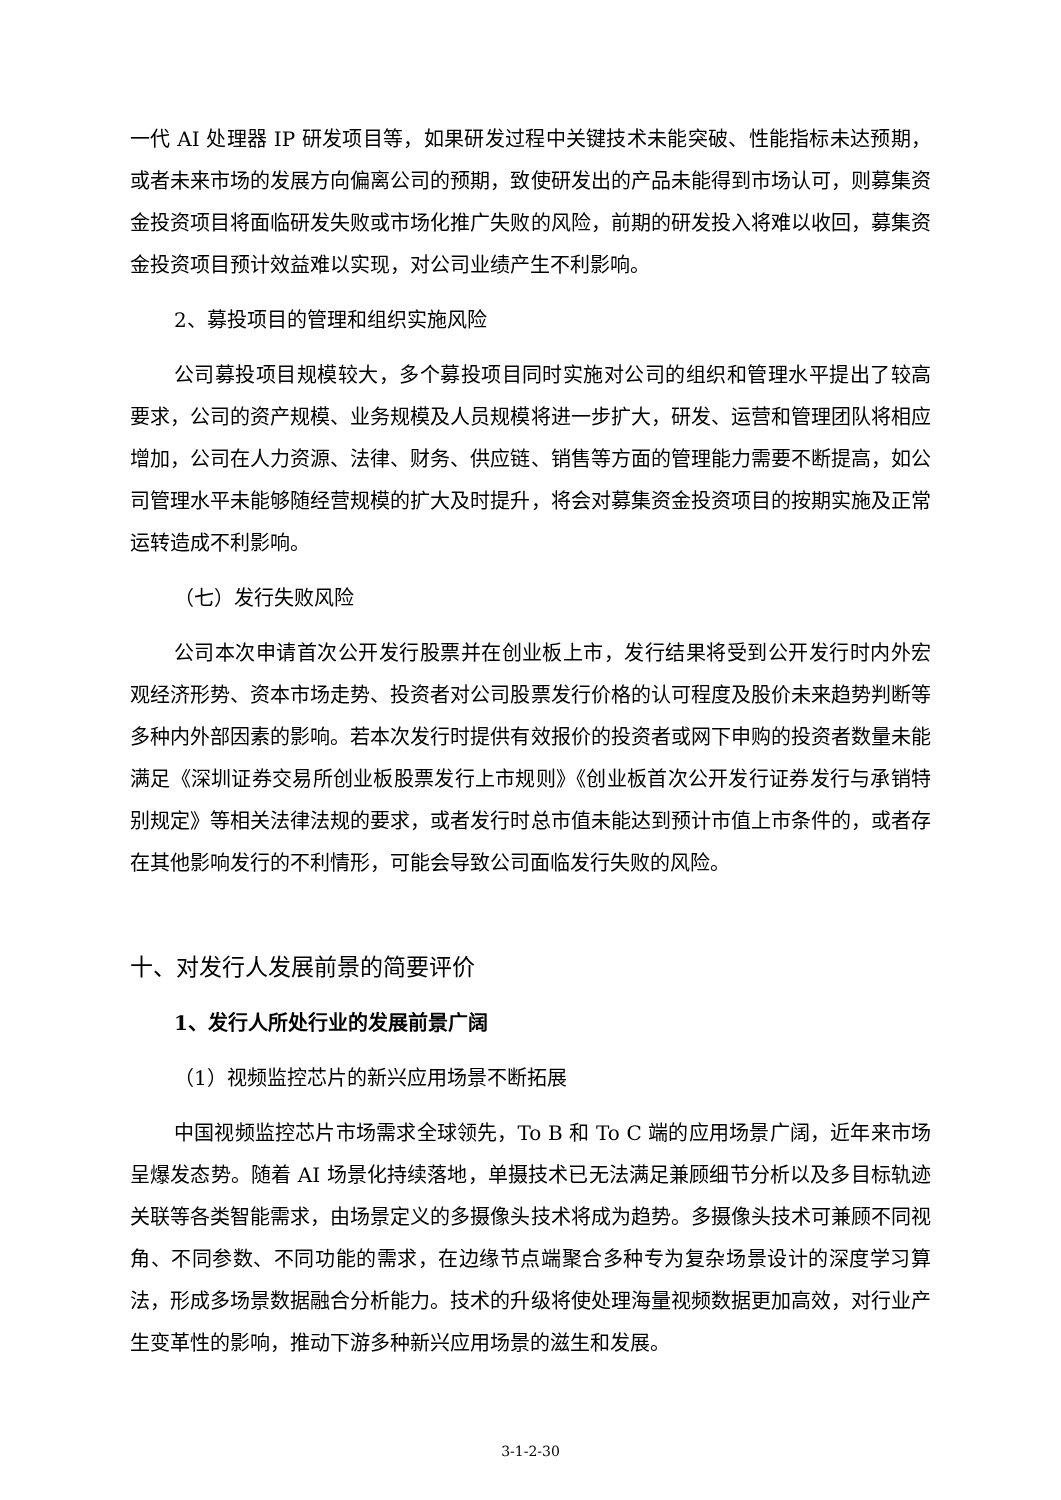一代 AI 处理器 IP 研发项目等，如果研发过程中关键技术未能突破、性能指标未达预期，或者未来市场的发展方向偏离公司的预期，致使研发出的产品未能得到市场认可，则募集资金投资项目将面临研发失败或市场化推广失败的风险，前期的研发投入将难以收回，募集资金投资项目预计效益难以实现，对公司业绩产生不利影响。
2、募投项目的管理和组织实施风险
公司募投项目规模较大，多个募投项目同时实施对公司的组织和管理水平提出了较高要求，公司的资产规模、业务规模及人员规模将进一步扩大，研发、运营和管理团队将相应增加，公司在人力资源、法律、财务、供应链、销售等方面的管理能力需要不断提高，如公司管理水平未能够随经营规模的扩大及时提升，将会对募集资金投资项目的按期实施及正常运转造成不利影响。
（七）发行失败风险
公司本次申请首次公开发行股票并在创业板上市，发行结果将受到公开发行时内外宏观经济形势、资本市场走势、投资者对公司股票发行价格的认可程度及股价未来趋势判断等多种内外部因素的影响。若本次发行时提供有效报价的投资者或网下申购的投资者数量未能满足《深圳证券交易所创业板股票发行上市规则》《创业板首次公开发行证券发行与承销特别规定》等相关法律法规的要求，或者发行时总市值未能达到预计市值上市条件的，或者存在其他影响发行的不利情形，可能会导致公司面临发行失败的风险。
十、对发行人发展前景的简要评价
1、发行人所处行业的发展前景广阔
（1）视频监控芯片的新兴应用场景不断拓展
中国视频监控芯片市场需求全球领先，To B 和 To C 端的应用场景广阔，近年来市场呈爆发态势。随着 AI 场景化持续落地，单摄技术已无法满足兼顾细节分析以及多目标轨迹关联等各类智能需求，由场景定义的多摄像头技术将成为趋势。多摄像头技术可兼顾不同视角、不同参数、不同功能的需求，在边缘节点端聚合多种专为复杂场景设计的深度学习算法，形成多场景数据融合分析能力。技术的升级将使处理海量视频数据更加高效，对行业产生变革性的影响，推动下游多种新兴应用场景的滋生和发展。
3-1-2-30